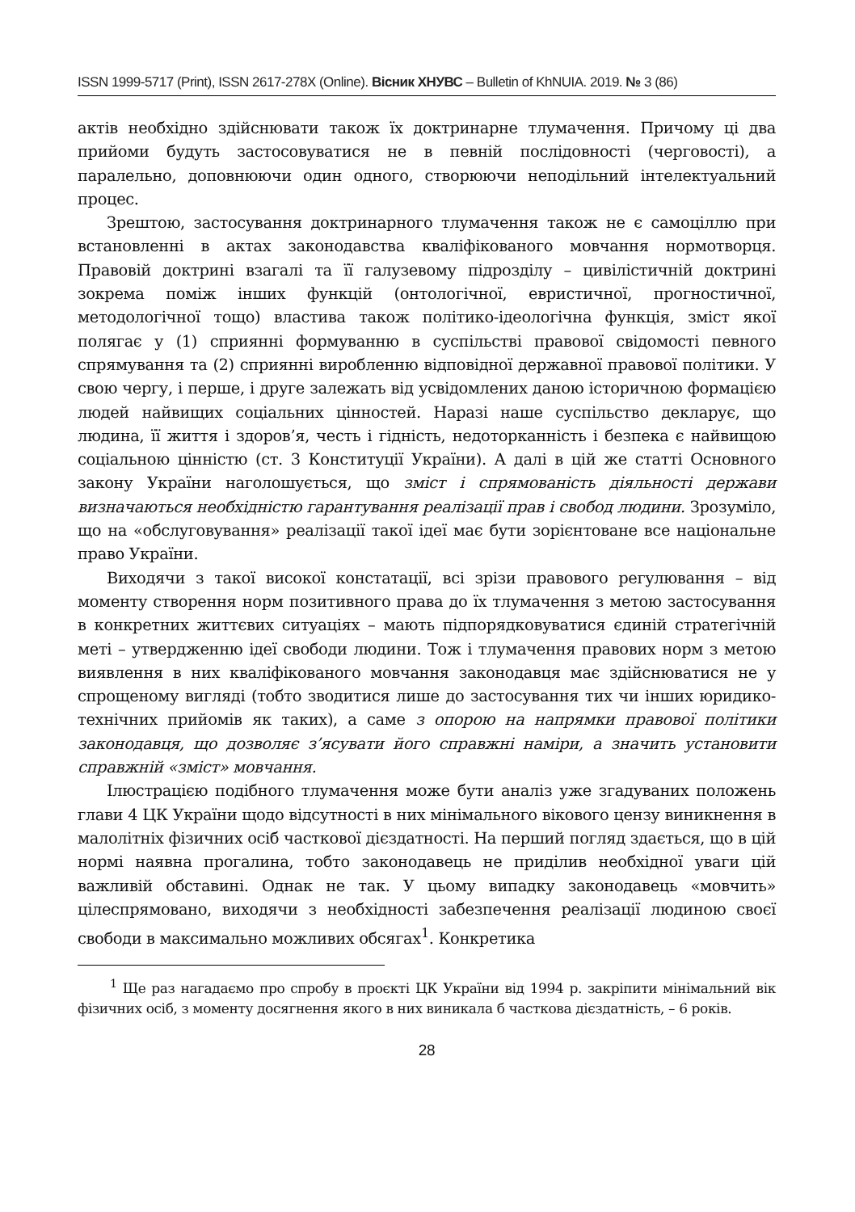ISSN 1999-5717 (Print), ISSN 2617-278X (Online). Вісник ХНУВС – Bulletin of KhNUIA. 2019. № 3 (86)
актів необхідно здійснювати також їх доктринарне тлумачення. Причому ці два прийоми будуть застосовуватися не в певній послідовності (черговості), а паралельно, доповнюючи один одного, створюючи неподільний інтелектуальний процес.
Зрештою, застосування доктринарного тлумачення також не є самоціллю при встановленні в актах законодавства кваліфікованого мовчання нормотворця. Правовій доктрині взагалі та її галузевому підрозділу – цивілістичній доктрині зокрема поміж інших функцій (онтологічної, евристичної, прогностичної, методологічної тощо) властива також політико-ідеологічна функція, зміст якої полягає у (1) сприянні формуванню в суспільстві правової свідомості певного спрямування та (2) сприянні виробленню відповідної державної правової політики. У свою чергу, і перше, і друге залежать від усвідомлених даною історичною формацією людей найвищих соціальних цінностей. Наразі наше суспільство декларує, що людина, її життя і здоров’я, честь і гідність, недоторканність і безпека є найвищою соціальною цінністю (ст. 3 Конституції України). А далі в цій же статті Основного закону України наголошується, що зміст і спрямованість діяльності держави визначаються необхідністю гарантування реалізації прав і свобод людини. Зрозуміло, що на «обслуговування» реалізації такої ідеї має бути зорієнтоване все національне право України.
Виходячи з такої високої констатації, всі зрізи правового регулювання – від моменту створення норм позитивного права до їх тлумачення з метою застосування в конкретних життєвих ситуаціях – мають підпорядковуватися єдиній стратегічній меті – утвердженню ідеї свободи людини. Тож і тлумачення правових норм з метою виявлення в них кваліфікованого мовчання законодавця має здійснюватися не у спрощеному вигляді (тобто зводитися лише до застосування тих чи інших юридико-технічних прийомів як таких), а саме з опорою на напрямки правової політики законодавця, що дозволяє з’ясувати його справжні наміри, а значить установити справжній «зміст» мовчання.
Ілюстрацією подібного тлумачення може бути аналіз уже згадуваних положень глави 4 ЦК України щодо відсутності в них мінімального вікового цензу виникнення в малолітніх фізичних осіб часткової дієздатності. На перший погляд здається, що в цій нормі наявна прогалина, тобто законодавець не приділив необхідної уваги цій важливій обставині. Однак не так. У цьому випадку законодавець «мовчить» цілеспрямовано, виходячи з необхідності забезпечення реалізації людиною своєї свободи в максимально можливих обсягах<sup>1</sup>. Конкретика
<sup>1</sup> Ще раз нагадаємо про спробу в проєкті ЦК України від 1994 р. закріпити мінімальний вік фізичних осіб, з моменту досягнення якого в них виникала б часткова дієздатність, – 6 років.
28